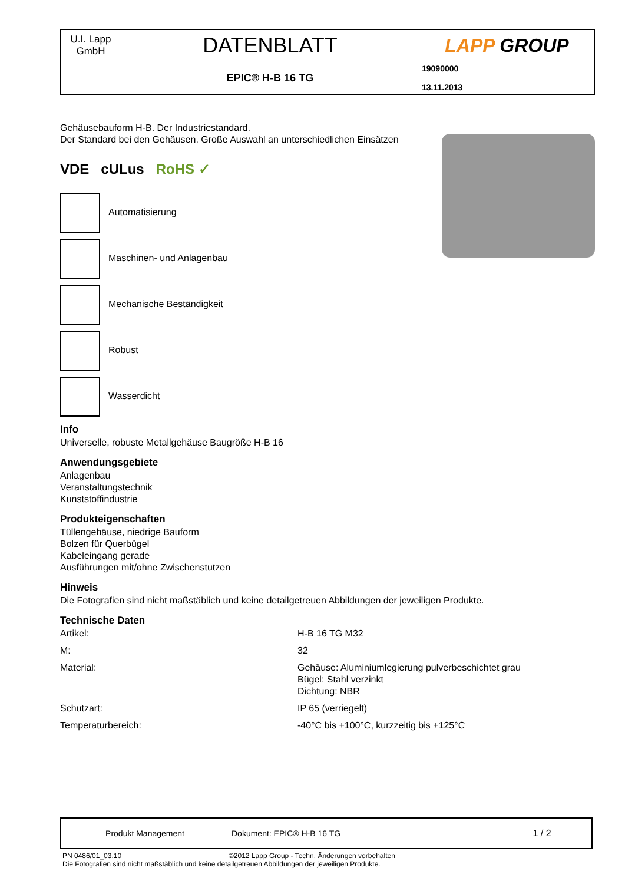| U.I. Lapp GmbH | DATENBLATT | LAPP GROUP |
| | EPIC® H-B 16 TG | 19090000 13.11.2013 |
Gehäusebauform H-B. Der Industriestandard.
Der Standard bei den Gehäusen. Große Auswahl an unterschiedlichen Einsätzen
VDE cULus RoHS ✓
Automatisierung
Maschinen- und Anlagenbau
Mechanische Beständigkeit
Robust
Wasserdicht
Info
Universelle, robuste Metallgehäuse Baugröße H-B 16
Anwendungsgebiete
Anlagenbau
Veranstaltungstechnik
Kunststoffindustrie
Produkteigenschaften
Tüllengehäuse, niedrige Bauform
Bolzen für Querbügel
Kabeleingang gerade
Ausführungen mit/ohne Zwischenstutzen
Hinweis
Die Fotografien sind nicht maßstäblich und keine detailgetreuen Abbildungen der jeweiligen Produkte.
Technische Daten
| Artikel: | H-B 16 TG M32 |
| M: | 32 |
| Material: | Gehäuse: Aluminiumlegierung pulverbeschichtet grau Bügel: Stahl verzinkt Dichtung: NBR |
| Schutzart: | IP 65 (verriegelt) |
| Temperaturbereich: | -40°C bis +100°C, kurzzeitig bis +125°C |
| Produkt Management | Dokument: EPIC® H-B 16 TG | 1 / 2 |
PN 0486/01_03.10 ©2012 Lapp Group - Techn. Änderungen vorbehalten
Die Fotografien sind nicht maßstäblich und keine detailgetreuen Abbildungen der jeweiligen Produkte.